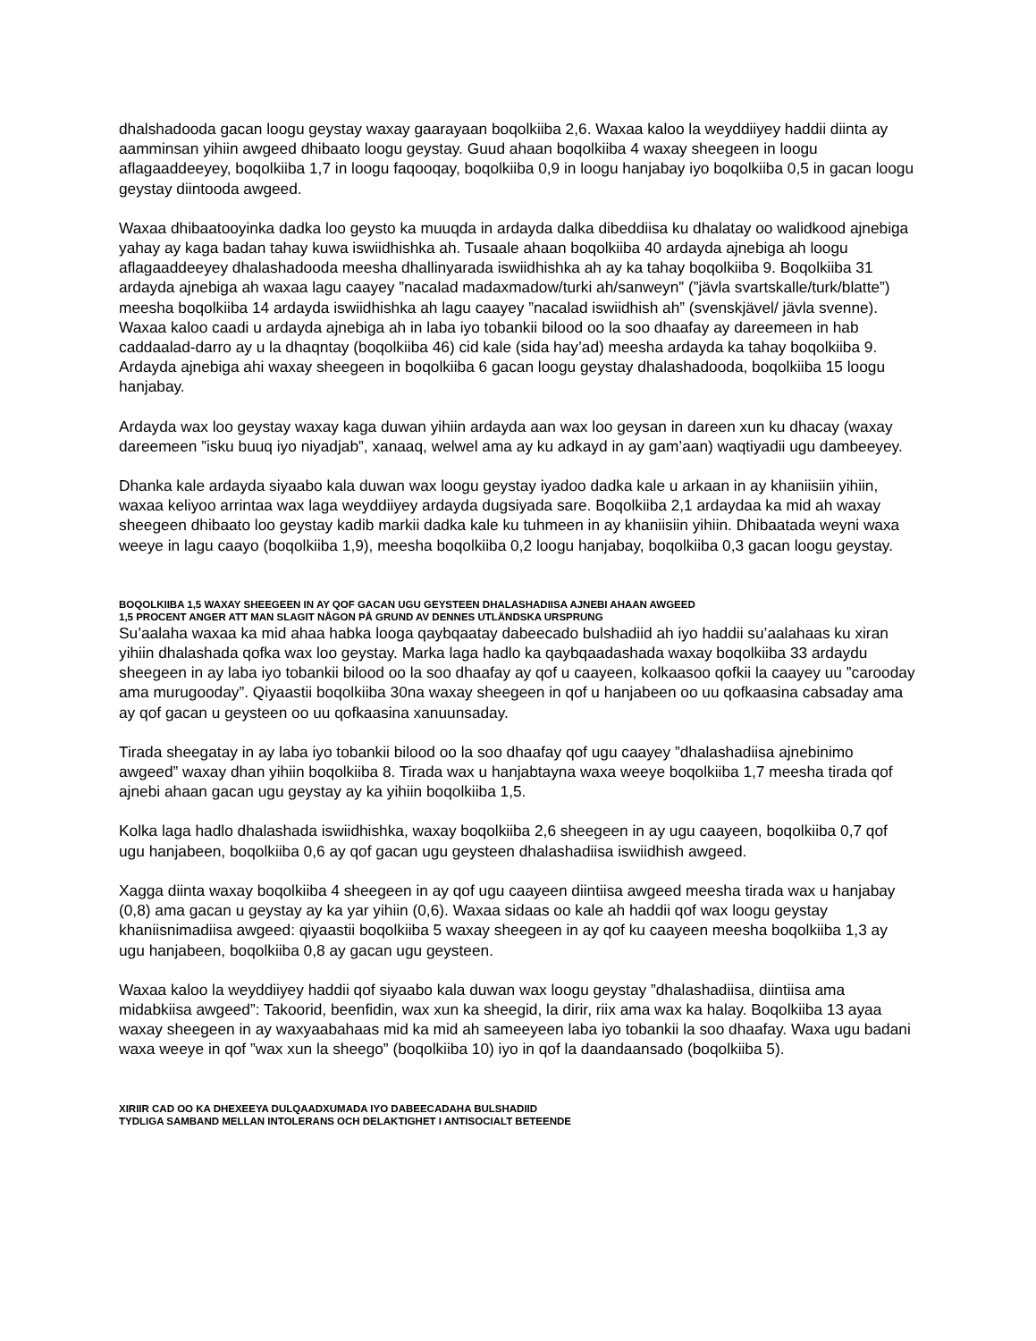dhalshadooda gacan loogu geystay waxay gaarayaan boqolkiiba 2,6. Waxaa kaloo la weyddiiyey haddii diinta ay aamminsan yihiin awgeed dhibaato loogu geystay. Guud ahaan boqolkiiba 4 waxay sheegeen in loogu aflagaaddeeyey, boqolkiiba 1,7 in loogu faqooqay, boqolkiiba 0,9 in loogu hanjabay iyo boqolkiiba 0,5 in gacan loogu geystay diintooda awgeed.
Waxaa dhibaatooyinka dadka loo geysto ka muuqda in ardayda dalka dibeddiisa ku dhalatay oo walidkood ajnebiga yahay ay kaga badan tahay kuwa iswiidhishka ah. Tusaale ahaan boqolkiiba 40 ardayda ajnebiga ah loogu aflagaaddeeyey dhalashadooda meesha dhallinyarada iswiidhishka ah ay ka tahay boqolkiiba 9. Boqolkiiba 31 ardayda ajnebiga ah waxaa lagu caayey ”nacalad madaxmadow/turki ah/sanweyn” (”jävla svartskalle/turk/blatte”) meesha boqolkiiba 14 ardayda iswiidhishka ah lagu caayey ”nacalad iswiidhish ah” (svenskjävel/ jävla svenne). Waxaa kaloo caadi u ardayda ajnebiga ah in laba iyo tobankii bilood oo la soo dhaafay ay dareemeen in hab caddaalad-darro ay u la dhaqntay (boqolkiiba 46) cid kale (sida hay’ad) meesha ardayda ka tahay boqolkiiba 9. Ardayda ajnebiga ahi waxay sheegeen in boqolkiiba 6 gacan loogu geystay dhalashadooda, boqolkiiba 15 loogu hanjabay.
Ardayda wax loo geystay waxay kaga duwan yihiin ardayda aan wax loo geysan in dareen xun ku dhacay (waxay dareemeen ”isku buuq iyo niyadjab”, xanaaq, welwel ama ay ku adkayd in ay gam’aan) waqtiyadii ugu dambeeyey.
Dhanka kale ardayda siyaabo kala duwan wax loogu geystay iyadoo dadka kale u arkaan in ay khaniisiin yihiin, waxaa keliyoo arrintaa wax laga weyddiiyey ardayda dugsiyada sare. Boqolkiiba 2,1 ardaydaa ka mid ah waxay sheegeen dhibaato loo geystay kadib markii dadka kale ku tuhmeen in ay khaniisiin yihiin. Dhibaatada weyni waxa weeye in lagu caayo (boqolkiiba 1,9), meesha boqolkiiba 0,2 loogu hanjabay, boqolkiiba 0,3 gacan loogu geystay.
BOQOLKIIBA 1,5 WAXAY SHEEGEEN IN AY QOF GACAN UGU GEYSTEEN DHALASHADIISA AJNEBI AHAAN AWGEED
1,5 PROCENT ANGER ATT MAN SLAGIT NÅGON PÅ GRUND AV DENNES UTLÄNDSKA URSPRUNG
Su’aalaha waxaa ka mid ahaa habka looga qaybqaatay dabeecado bulshadiid ah iyo haddii su’aalahaas ku xiran yihiin dhalashada qofka wax loo geystay. Marka laga hadlo ka qaybqaadashada waxay boqolkiiba 33 ardaydu sheegeen in ay laba iyo tobankii bilood oo la soo dhaafay ay qof u caayeen, kolkaasoo qofkii la caayey uu ”carooday ama murugooday”. Qiyaastii boqolkiiba 30na waxay sheegeen in qof u hanjabeen oo uu qofkaasina cabsaday ama ay qof gacan u geysteen oo uu qofkaasina xanuunsaday.
Tirada sheegatay in ay laba iyo tobankii bilood oo la soo dhaafay qof ugu caayey ”dhalashadiisa ajnebinimo awgeed” waxay dhan yihiin boqolkiiba 8. Tirada wax u hanjabtayna waxa weeye boqolkiiba 1,7 meesha tirada qof ajnebi ahaan gacan ugu geystay ay ka yihiin boqolkiiba 1,5.
Kolka laga hadlo dhalashada iswiidhishka, waxay boqolkiiba 2,6 sheegeen in ay ugu caayeen, boqolkiiba 0,7 qof ugu hanjabeen, boqolkiiba 0,6 ay qof gacan ugu geysteen dhalashadiisa iswiidhish awgeed.
Xagga diinta waxay boqolkiiba 4 sheegeen in ay qof ugu caayeen diintiisa awgeed meesha tirada wax u hanjabay (0,8) ama gacan u geystay ay ka yar yihiin (0,6). Waxaa sidaas oo kale ah haddii qof wax loogu geystay khaniisnimadiisa awgeed: qiyaastii boqolkiiba 5 waxay sheegeen in ay qof ku caayeen meesha boqolkiiba 1,3 ay ugu hanjabeen, boqolkiiba 0,8 ay gacan ugu geysteen.
Waxaa kaloo la weyddiiyey haddii qof siyaabo kala duwan wax loogu geystay ”dhalashadiisa, diintiisa ama midabkiisa awgeed”: Takoorid, beenfidin, wax xun ka sheegid, la dirir, riix ama wax ka halay. Boqolkiiba 13 ayaa waxay sheegeen in ay waxyaabahaas mid ka mid ah sameeyeen laba iyo tobankii la soo dhaafay. Waxa ugu badani waxa weeye in qof ”wax xun la sheego” (boqolkiiba 10) iyo in qof la daandaansado (boqolkiiba 5).
XIRIIR CAD OO KA DHEXEEYA DULQAADXUMADA IYO DABEECADAHA BULSHADIID
TYDLIGA SAMBAND MELLAN INTOLERANS OCH DELAKTIGHET I ANTISOCIALT BETEENDE